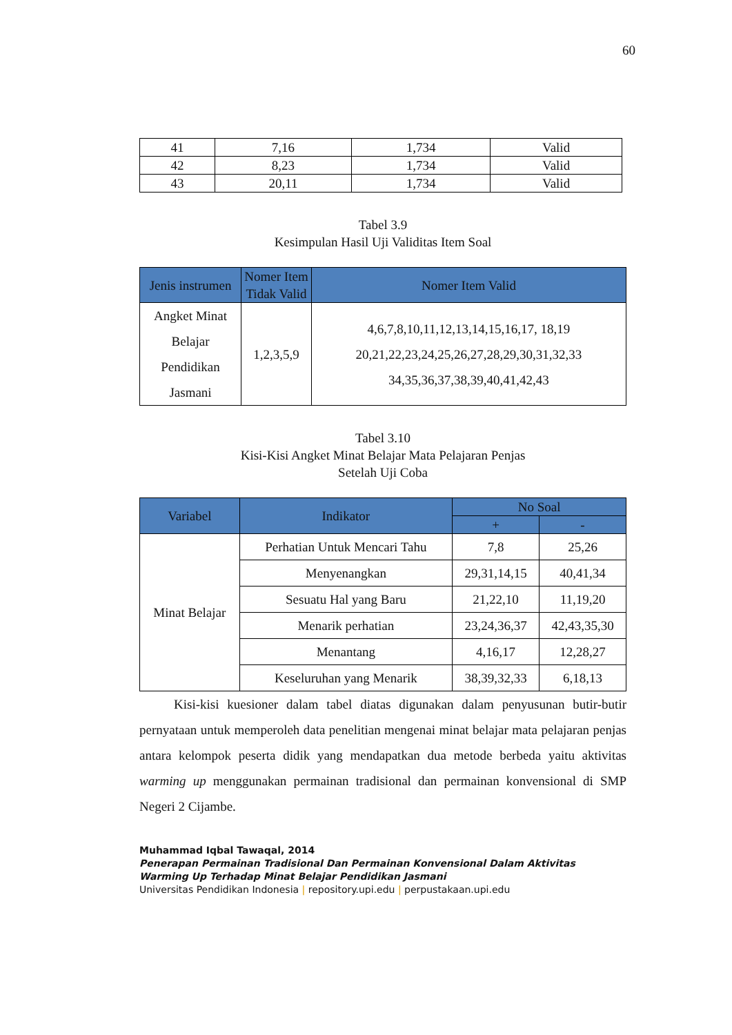60
| 41 | 7,16 | 1,734 | Valid |
| 42 | 8,23 | 1,734 | Valid |
| 43 | 20,11 | 1,734 | Valid |
Tabel 3.9
Kesimpulan Hasil Uji Validitas Item Soal
| Jenis instrumen | Nomer Item Tidak Valid | Nomer Item Valid |
| --- | --- | --- |
| Angket Minat Belajar Pendidikan Jasmani | 1,2,3,5,9 | 4,6,7,8,10,11,12,13,14,15,16,17, 18,19 20,21,22,23,24,25,26,27,28,29,30,31,32,33 34,35,36,37,38,39,40,41,42,43 |
Tabel 3.10
Kisi-Kisi Angket Minat Belajar Mata Pelajaran Penjas
Setelah Uji Coba
| Variabel | Indikator | No Soal | |
| --- | --- | --- | --- |
| | | + | - |
| Minat Belajar | Perhatian Untuk Mencari Tahu | 7,8 | 25,26 |
| | Menyenangkan | 29,31,14,15 | 40,41,34 |
| | Sesuatu Hal yang Baru | 21,22,10 | 11,19,20 |
| | Menarik perhatian | 23,24,36,37 | 42,43,35,30 |
| | Menantang | 4,16,17 | 12,28,27 |
| | Keseluruhan yang Menarik | 38,39,32,33 | 6,18,13 |
Kisi-kisi kuesioner dalam tabel diatas digunakan dalam penyusunan butir-butir pernyataan untuk memperoleh data penelitian mengenai minat belajar mata pelajaran penjas antara kelompok peserta didik yang mendapatkan dua metode berbeda yaitu aktivitas warming up menggunakan permainan tradisional dan permainan konvensional di SMP Negeri 2 Cijambe.
Muhammad Iqbal Tawaqal, 2014
Penerapan Permainan Tradisional Dan Permainan Konvensional Dalam Aktivitas Warming Up Terhadap Minat Belajar Pendidikan Jasmani
Universitas Pendidikan Indonesia | repository.upi.edu | perpustakaan.upi.edu